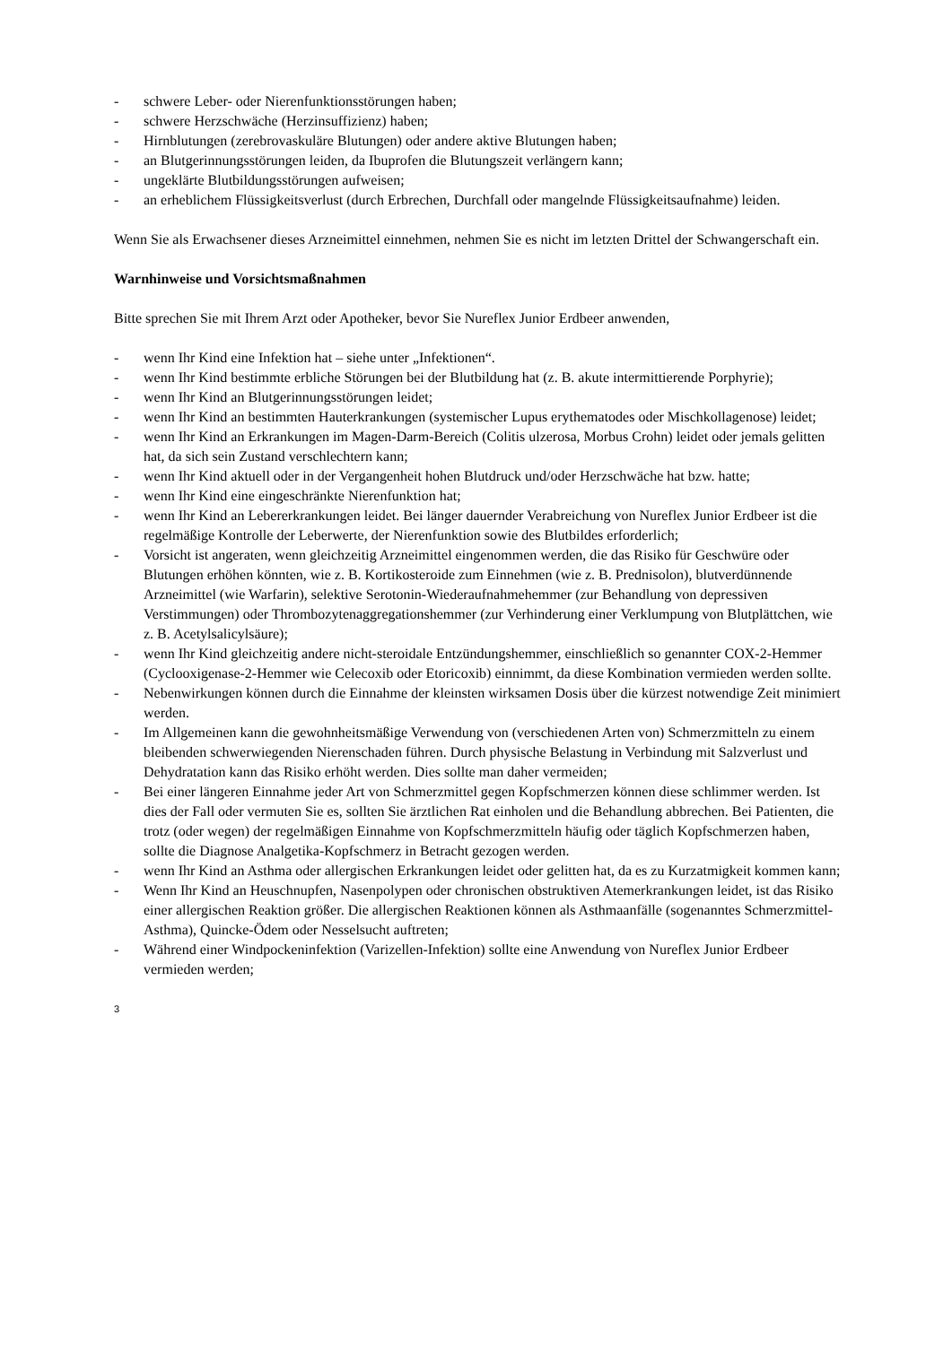- schwere Leber- oder Nierenfunktionsstörungen haben;
- schwere Herzschwäche (Herzinsuffizienz) haben;
- Hirnblutungen (zerebrovaskuläre Blutungen) oder andere aktive Blutungen haben;
- an Blutgerinnungsstörungen leiden, da Ibuprofen die Blutungszeit verlängern kann;
- ungeklärte Blutbildungsstörungen aufweisen;
- an erheblichem Flüssigkeitsverlust (durch Erbrechen, Durchfall oder mangelnde Flüssigkeitsaufnahme) leiden.
Wenn Sie als Erwachsener dieses Arzneimittel einnehmen, nehmen Sie es nicht im letzten Drittel der Schwangerschaft ein.
Warnhinweise und Vorsichtsmaßnahmen
Bitte sprechen Sie mit Ihrem Arzt oder Apotheker, bevor Sie Nureflex Junior Erdbeer anwenden,
- wenn Ihr Kind eine Infektion hat – siehe unter „Infektionen“.
- wenn Ihr Kind bestimmte erbliche Störungen bei der Blutbildung hat (z. B. akute intermittierende Porphyrie);
- wenn Ihr Kind an Blutgerinnungsstörungen leidet;
- wenn Ihr Kind an bestimmten Hauterkrankungen (systemischer Lupus erythematodes oder Mischkollagenose) leidet;
- wenn Ihr Kind an Erkrankungen im Magen-Darm-Bereich (Colitis ulzerosa, Morbus Crohn) leidet oder jemals gelitten hat, da sich sein Zustand verschlechtern kann;
- wenn Ihr Kind aktuell oder in der Vergangenheit hohen Blutdruck und/oder Herzschwäche hat bzw. hatte;
- wenn Ihr Kind eine eingeschränkte Nierenfunktion hat;
- wenn Ihr Kind an Lebererkrankungen leidet. Bei länger dauernder Verabreichung von Nureflex Junior Erdbeer ist die regelmäßige Kontrolle der Leberwerte, der Nierenfunktion sowie des Blutbildes erforderlich;
- Vorsicht ist angeraten, wenn gleichzeitig Arzneimittel eingenommen werden, die das Risiko für Geschwüre oder Blutungen erhöhen könnten, wie z. B. Kortikosteroide zum Einnehmen (wie z. B. Prednisolon), blutverdünnende Arzneimittel (wie Warfarin), selektive Serotonin-Wiederaufnahmehemmer (zur Behandlung von depressiven Verstimmungen) oder Thrombozytenaggregationshemmer (zur Verhinderung einer Verklumpung von Blutplättchen, wie z. B. Acetylsalicylsäure);
- wenn Ihr Kind gleichzeitig andere nicht-steroidale Entzündungshemmer, einschließlich so genannter COX-2-Hemmer (Cyclooxigenase-2-Hemmer wie Celecoxib oder Etoricoxib) einnimmt, da diese Kombination vermieden werden sollte.
- Nebenwirkungen können durch die Einnahme der kleinsten wirksamen Dosis über die kürzest notwendige Zeit minimiert werden.
- Im Allgemeinen kann die gewohnheitsmäßige Verwendung von (verschiedenen Arten von) Schmerzmitteln zu einem bleibenden schwerwiegenden Nierenschaden führen. Durch physische Belastung in Verbindung mit Salzverlust und Dehydratation kann das Risiko erhöht werden. Dies sollte man daher vermeiden;
- Bei einer längeren Einnahme jeder Art von Schmerzmittel gegen Kopfschmerzen können diese schlimmer werden. Ist dies der Fall oder vermuten Sie es, sollten Sie ärztlichen Rat einholen und die Behandlung abbrechen. Bei Patienten, die trotz (oder wegen) der regelmäßigen Einnahme von Kopfschmerzmitteln häufig oder täglich Kopfschmerzen haben, sollte die Diagnose Analgetika-Kopfschmerz in Betracht gezogen werden.
- wenn Ihr Kind an Asthma oder allergischen Erkrankungen leidet oder gelitten hat, da es zu Kurzatmigkeit kommen kann;
- Wenn Ihr Kind an Heuschnupfen, Nasenpolypen oder chronischen obstruktiven Atemerkrankungen leidet, ist das Risiko einer allergischen Reaktion größer. Die allergischen Reaktionen können als Asthmaanfälle (sogenanntes Schmerzmittel-Asthma), Quincke-Ödem oder Nesselsucht auftreten;
- Während einer Windpockeninfektion (Varizellen-Infektion) sollte eine Anwendung von Nureflex Junior Erdbeer vermieden werden;
3